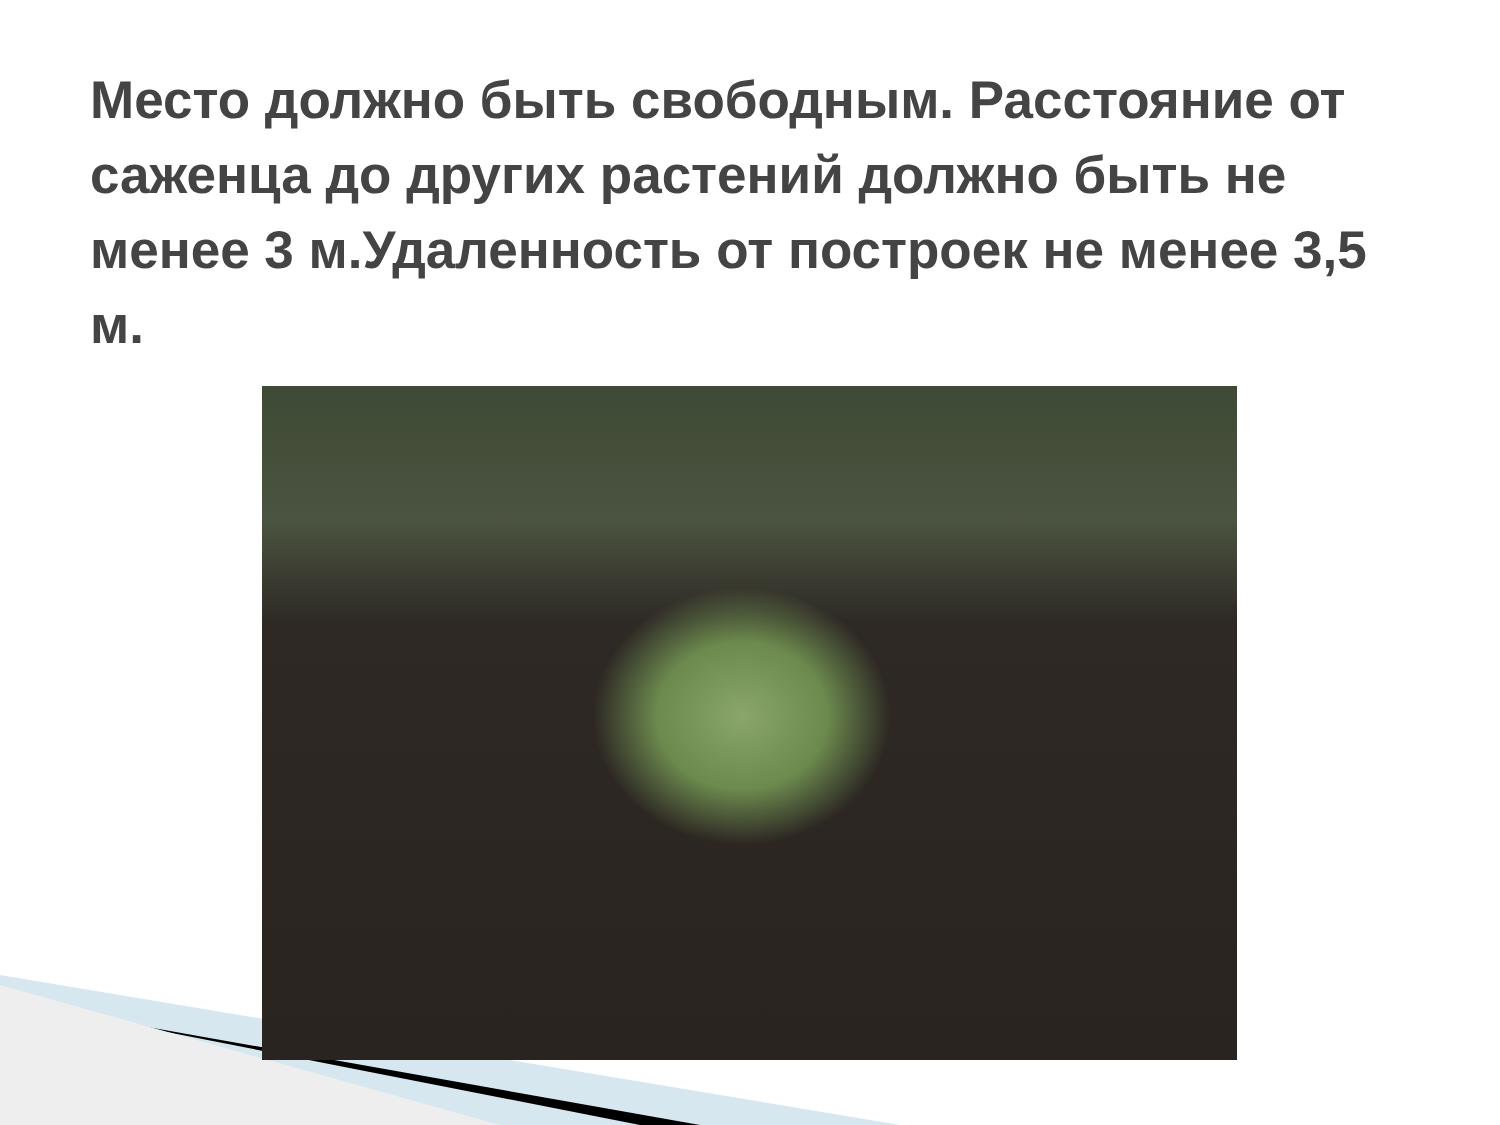Место должно быть свободным. Расстояние от саженца до других растений должно быть не менее 3 м.Удаленность от построек не менее 3,5 м.